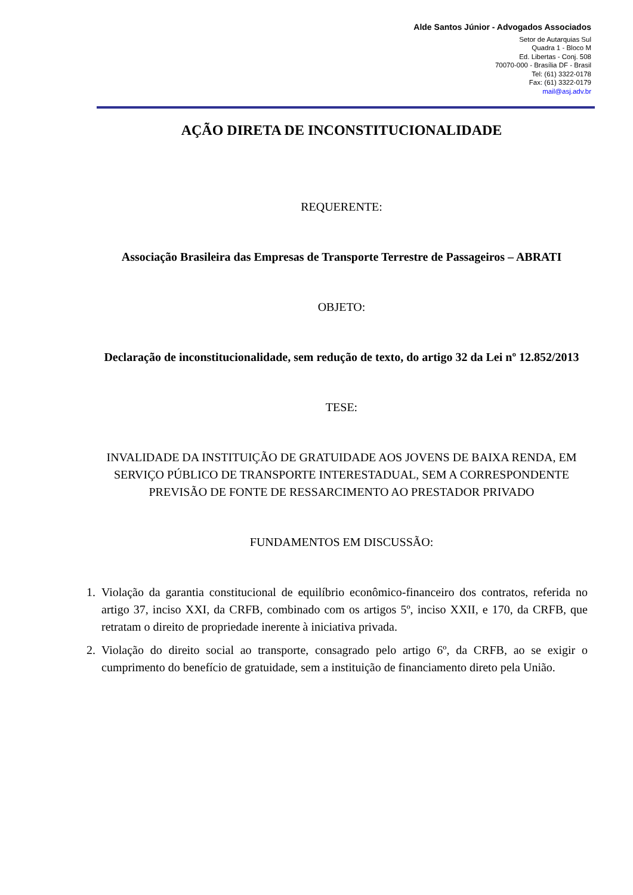Alde Santos Júnior - Advogados Associados
Setor de Autarquias Sul
Quadra 1 - Bloco M
Ed. Libertas - Conj. 508
70070-000 - Brasília DF - Brasil
Tel: (61) 3322-0178
Fax: (61) 3322-0179
mail@asj.adv.br
AÇÃO DIRETA DE INCONSTITUCIONALIDADE
REQUERENTE:
Associação Brasileira das Empresas de Transporte Terrestre de Passageiros – ABRATI
OBJETO:
Declaração de inconstitucionalidade, sem redução de texto, do artigo 32 da Lei nº 12.852/2013
TESE:
INVALIDADE DA INSTITUIÇÃO DE GRATUIDADE AOS JOVENS DE BAIXA RENDA, EM SERVIÇO PÚBLICO DE TRANSPORTE INTERESTADUAL, SEM A CORRESPONDENTE PREVISÃO DE FONTE DE RESSARCIMENTO AO PRESTADOR PRIVADO
FUNDAMENTOS EM DISCUSSÃO:
1. Violação da garantia constitucional de equilíbrio econômico-financeiro dos contratos, referida no artigo 37, inciso XXI, da CRFB, combinado com os artigos 5º, inciso XXII, e 170, da CRFB, que retratam o direito de propriedade inerente à iniciativa privada.
2. Violação do direito social ao transporte, consagrado pelo artigo 6º, da CRFB, ao se exigir o cumprimento do benefício de gratuidade, sem a instituição de financiamento direto pela União.